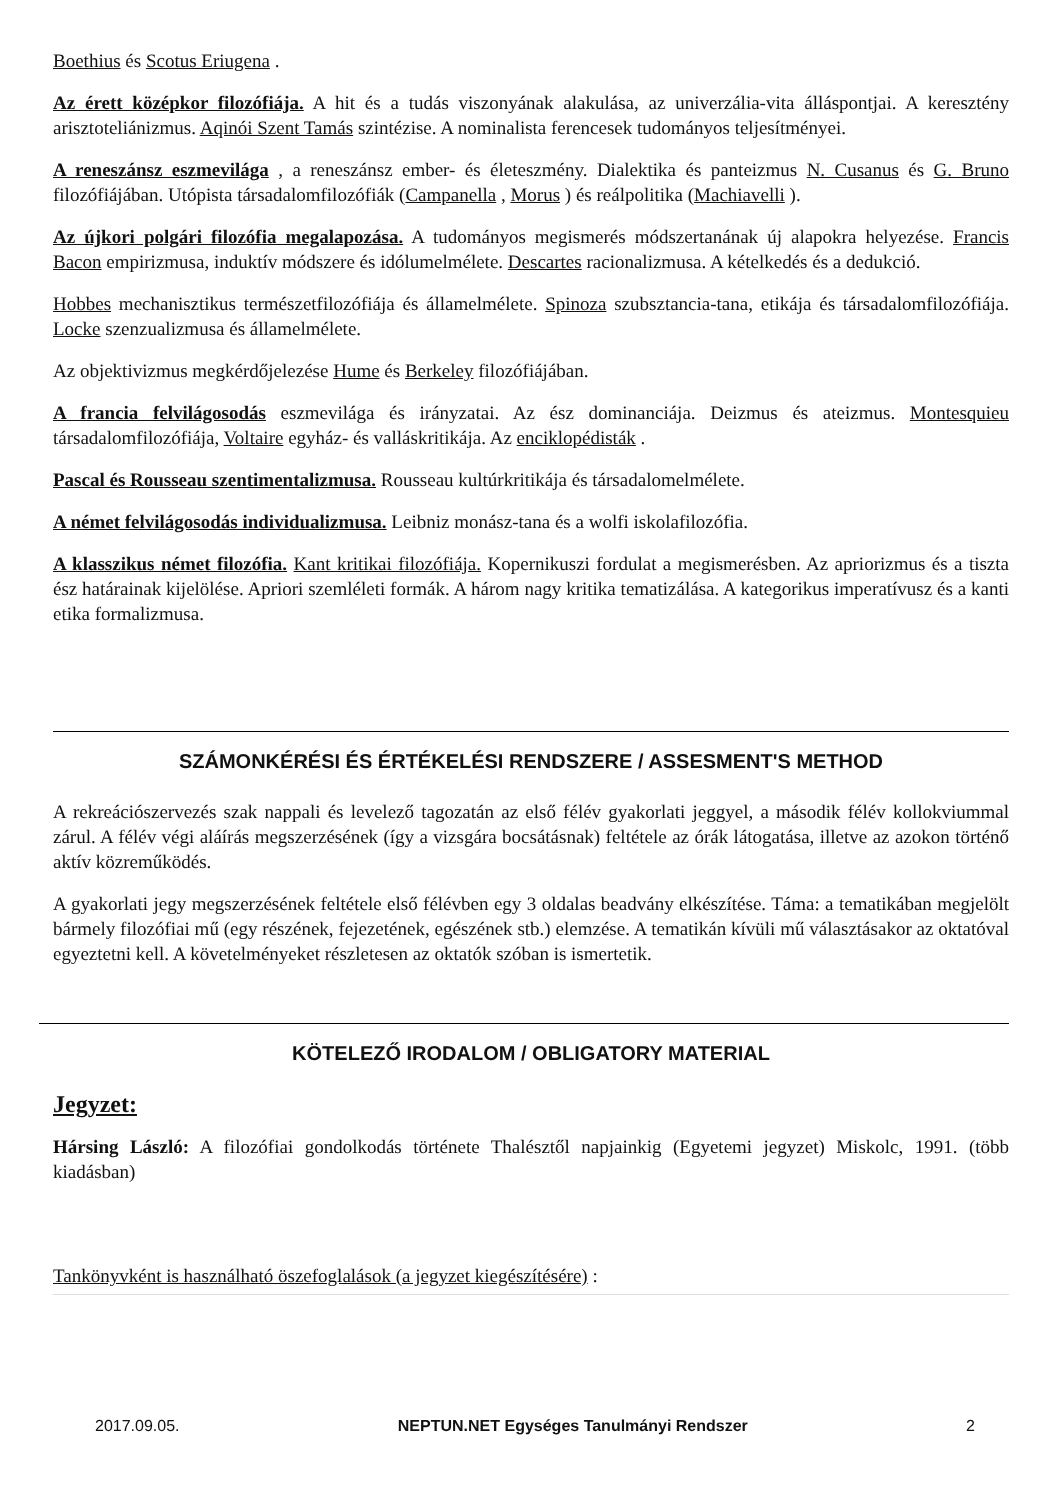Boethius és Scotus Eriugena .
Az érett középkor filozófiája. A hit és a tudás viszonyának alakulása, az univerzália-vita álláspontjai. A keresztény arisztoteliánizmus. Aqinói Szent Tamás szintézise. A nominalista ferencesek tudományos teljesítményei.
A reneszánsz eszmevilága , a reneszánsz ember- és életeszmény. Dialektika és panteizmus N. Cusanus és G. Bruno filozófiájában. Utópista társadalomfilozófiák (Campanella , Morus ) és reálpolitika (Machiavelli ).
Az újkori polgári filozófia megalapozása. A tudományos megismerés módszertanának új alapokra helyezése. Francis Bacon empirizmusa, induktív módszere és idólumelmélete. Descartes racionalizmusa. A kételkedés és a dedukció.
Hobbes mechanisztikus természetfilozófiája és államelmélete. Spinoza szubsztancia-tana, etikája és társadalomfilozófiája. Locke szenzualizmusa és államelmélete.
Az objektivizmus megkérdőjelezése Hume és Berkeley filozófiájában.
A francia felvilágosodás eszmevilága és irányzatai. Az ész dominanciája. Deizmus és ateizmus. Montesquieu társadalomfilozófiája, Voltaire egyház- és valláskritikája. Az enciklopédisták .
Pascal és Rousseau szentimentalizmusa. Rousseau kultúrkritikája és társadalomelmélete.
A német felvilágosodás individualizmusa. Leibniz monász-tana és a wolfi iskolafilozófia.
A klasszikus német filozófia. Kant kritikai filozófiája. Kopernikuszi fordulat a megismerésben. Az apriorizmus és a tiszta ész határainak kijelölése. Apriori szemléleti formák. A három nagy kritika tematizálása. A kategorikus imperatívusz és a kanti etika formalizmusa.
SZÁMONKÉRÉSI ÉS ÉRTÉKELÉSI RENDSZERE / ASSESMENT'S METHOD
A rekreációszervezés szak nappali és levelező tagozatán az első félév gyakorlati jeggyel, a második félév kollokviummal zárul. A félév végi aláírás megszerzésének (így a vizsgára bocsátásnak) feltétele az órák látogatása, illetve az azokon történő aktív közreműködés.
A gyakorlati jegy megszerzésének feltétele első félévben egy 3 oldalas beadvány elkészítése. Táma: a tematikában megjelölt bármely filozófiai mű (egy részének, fejezetének, egészének stb.) elemzése. A tematikán kívüli mű választásakor az oktatóval egyeztetni kell. A követelményeket részletesen az oktatók szóban is ismertetik.
KÖTELEZŐ IRODALOM / OBLIGATORY MATERIAL
Jegyzet:
Hársing László: A filozófiai gondolkodás története Thalésztől napjainkig (Egyetemi jegyzet) Miskolc, 1991. (több kiadásban)
Tankönyvként is használható öszefoglalások (a jegyzet kiegészítésére) :
2017.09.05. NEPTUN.NET Egységes Tanulmányi Rendszer 2